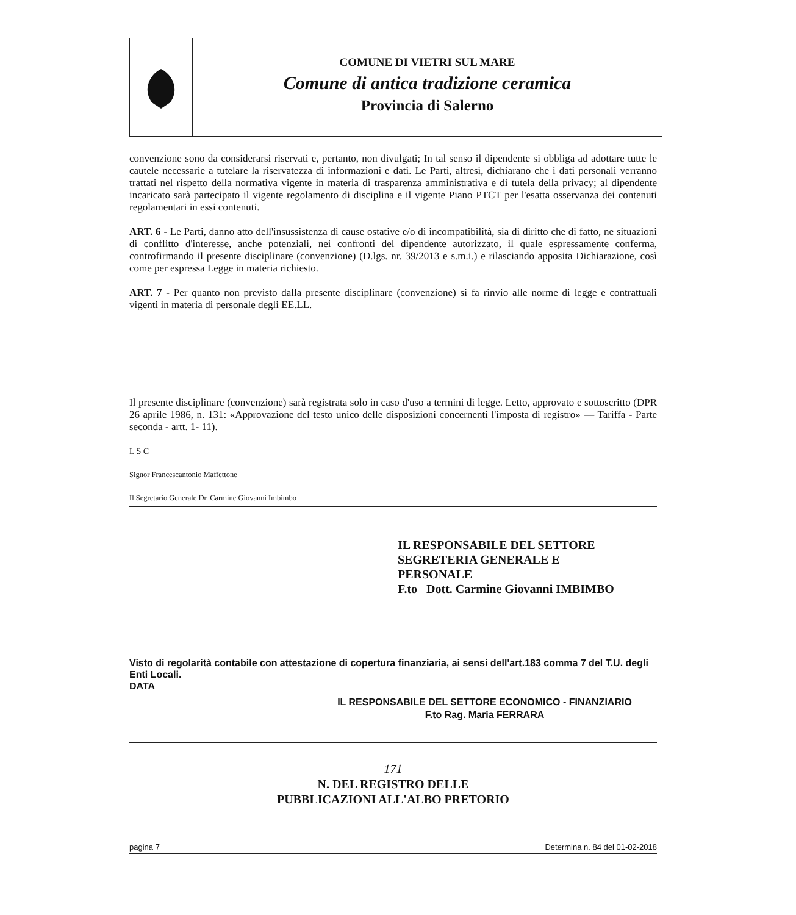COMUNE DI VIETRI SUL MARE
Comune di antica tradizione ceramica
Provincia di Salerno
convenzione sono da considerarsi riservati e, pertanto, non divulgati; In tal senso il dipendente si obbliga ad adottare tutte le cautele necessarie a tutelare la riservatezza di informazioni e dati. Le Parti, altresì, dichiarano che i dati personali verranno trattati nel rispetto della normativa vigente in materia di trasparenza amministrativa e di tutela della privacy; al dipendente incaricato sarà partecipato il vigente regolamento di disciplina e il vigente Piano PTCT per l'esatta osservanza dei contenuti regolamentari in essi contenuti.
ART. 6 - Le Parti, danno atto dell'insussistenza di cause ostative e/o di incompatibilità, sia di diritto che di fatto, ne situazioni di conflitto d'interesse, anche potenziali, nei confronti del dipendente autorizzato, il quale espressamente conferma, controfirmando il presente disciplinare (convenzione) (D.lgs. nr. 39/2013 e s.m.i.) e rilasciando apposita Dichiarazione, così come per espressa Legge in materia richiesto.
ART. 7 - Per quanto non previsto dalla presente disciplinare (convenzione) si fa rinvio alle norme di legge e contrattuali vigenti in materia di personale degli EE.LL.
Il presente disciplinare (convenzione) sarà registrata solo in caso d'uso a termini di legge. Letto, approvato e sottoscritto (DPR 26 aprile 1986, n. 131: «Approvazione del testo unico delle disposizioni concernenti l'imposta di registro» — Tariffa - Parte seconda - artt. 1- 11).
L S C
Signor Francescantonio Maffettone______________________________
Il Segretario Generale Dr. Carmine Giovanni Imbimbo________________________________
IL RESPONSABILE DEL SETTORE
SEGRETERIA GENERALE E
PERSONALE
F.to Dott. Carmine Giovanni IMBIMBO
Visto di regolarità contabile con attestazione di copertura finanziaria, ai sensi dell'art.183 comma 7 del T.U. degli Enti Locali.
DATA
IL RESPONSABILE DEL SETTORE ECONOMICO - FINANZIARIO
F.to Rag. Maria FERRARA
171
N. DEL REGISTRO DELLE
PUBBLICAZIONI ALL'ALBO PRETORIO
pagina 7 Determina n. 84 del 01-02-2018